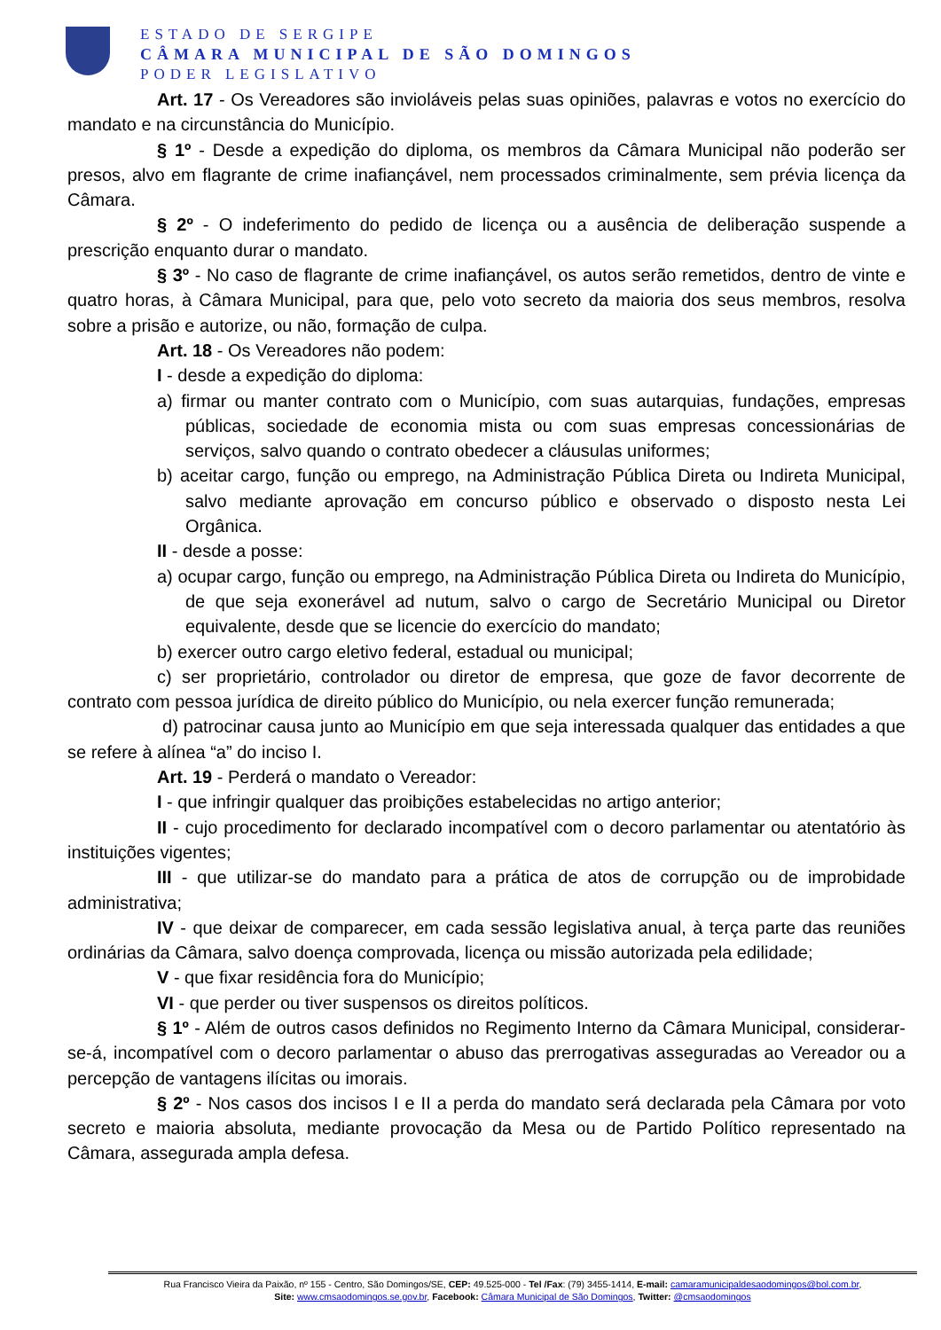ESTADO DE SERGIPE
CÂMARA MUNICIPAL DE SÃO DOMINGOS
PODER LEGISLATIVO
Art. 17 - Os Vereadores são invioláveis pelas suas opiniões, palavras e votos no exercício do mandato e na circunstância do Município.
§ 1º - Desde a expedição do diploma, os membros da Câmara Municipal não poderão ser presos, alvo em flagrante de crime inafiançável, nem processados criminalmente, sem prévia licença da Câmara.
§ 2º - O indeferimento do pedido de licença ou a ausência de deliberação suspende a prescrição enquanto durar o mandato.
§ 3º - No caso de flagrante de crime inafiançável, os autos serão remetidos, dentro de vinte e quatro horas, à Câmara Municipal, para que, pelo voto secreto da maioria dos seus membros, resolva sobre a prisão e autorize, ou não, formação de culpa.
Art. 18 - Os Vereadores não podem:
I - desde a expedição do diploma:
a) firmar ou manter contrato com o Município, com suas autarquias, fundações, empresas públicas, sociedade de economia mista ou com suas empresas concessionárias de serviços, salvo quando o contrato obedecer a cláusulas uniformes;
b) aceitar cargo, função ou emprego, na Administração Pública Direta ou Indireta Municipal, salvo mediante aprovação em concurso público e observado o disposto nesta Lei Orgânica.
II - desde a posse:
a) ocupar cargo, função ou emprego, na Administração Pública Direta ou Indireta do Município, de que seja exonerável ad nutum, salvo o cargo de Secretário Municipal ou Diretor equivalente, desde que se licencie do exercício do mandato;
b) exercer outro cargo eletivo federal, estadual ou municipal;
c) ser proprietário, controlador ou diretor de empresa, que goze de favor decorrente de contrato com pessoa jurídica de direito público do Município, ou nela exercer função remunerada;
d) patrocinar causa junto ao Município em que seja interessada qualquer das entidades a que se refere à alínea “a” do inciso I.
Art. 19 - Perderá o mandato o Vereador:
I - que infringir qualquer das proibições estabelecidas no artigo anterior;
II - cujo procedimento for declarado incompatível com o decoro parlamentar ou atentatório às instituições vigentes;
III - que utilizar-se do mandato para a prática de atos de corrupção ou de improbidade administrativa;
IV - que deixar de comparecer, em cada sessão legislativa anual, à terça parte das reuniões ordinárias da Câmara, salvo doença comprovada, licença ou missão autorizada pela edilidade;
V - que fixar residência fora do Município;
VI - que perder ou tiver suspensos os direitos políticos.
§ 1º - Além de outros casos definidos no Regimento Interno da Câmara Municipal, considerar-se-á, incompatível com o decoro parlamentar o abuso das prerrogativas asseguradas ao Vereador ou a percepção de vantagens ilícitas ou imorais.
§ 2º - Nos casos dos incisos I e II a perda do mandato será declarada pela Câmara por voto secreto e maioria absoluta, mediante provocação da Mesa ou de Partido Político representado na Câmara, assegurada ampla defesa.
Rua Francisco Vieira da Paixão, nº 155 - Centro, São Domingos/SE, CEP: 49.525-000 - Tel /Fax: (79) 3455-1414, E-mail: camaramunicipaldesaodomingos@bol.com.br,
Site: www.cmsaodomingos.se.gov.br, Facebook: Câmara Municipal de São Domingos, Twitter: @cmsaodomingos